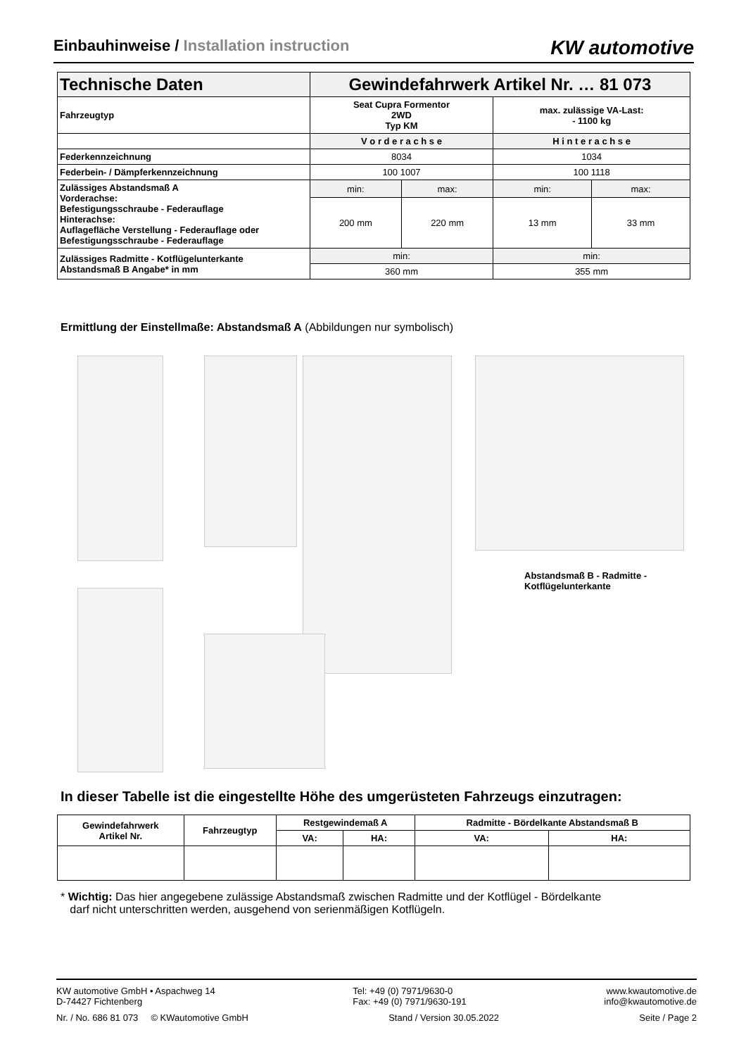Einbauhinweise / Installation instruction
KW automotive
| Technische Daten | Gewindefahrwerk Artikel Nr. … 81 073 | | | |
| Fahrzeugtyp | Seat Cupra Formentor 2WD Typ KM | | max. zulässige VA-Last: - 1100 kg | |
| | V o r d e r a c h s e | | H i n t e r a c h s e | |
| Federkennzeichnung | 8034 | | 1034 | |
| Federbein- / Dämpferkennzeichnung | 100 1007 | | 100 1118 | |
| Zulässiges Abstandsmaß A Vorderachse: Befestigungsschraube - Federauflage Hinterachse: Auflagefläche Verstellung - Federauflage oder Befestigungsschraube - Federauflage | min: | max: | min: | max: |
| | 200 mm | 220 mm | 13 mm | 33 mm |
| Zulässiges Radmitte - Kotflügelunterkante Abstandsmaß B Angabe* in mm | min: | | min: | |
| | 360 mm | | 355 mm | |
Ermittlung der Einstellmaße: Abstandsmaß A (Abbildungen nur symbolisch)
Abstandsmaß B - Radmitte -
Kotflügelunterkante
In dieser Tabelle ist die eingestellte Höhe des umgerüsteten Fahrzeugs einzutragen:
| Gewindefahrwerk Artikel Nr. | Fahrzeugtyp | Restgewindemaß A | | Radmitte - Bördelkante Abstandsmaß B | |
| --- | --- | --- | --- | --- | --- |
| | | VA: | HA: | VA: | HA: |
* Wichtig: Das hier angegebene zulässige Abstandsmaß zwischen Radmitte und der Kotflügel - Bördelkante
darf nicht unterschritten werden, ausgehend von serienmäßigen Kotflügeln.
KW automotive GmbH • Aspachweg 14
D-74427 Fichtenberg
Tel: +49 (0) 7971/9630-0
Fax: +49 (0) 7971/9630-191
www.kwautomotive.de
info@kwautomotive.de
Nr. / No. 686 81 073 © KWautomotive GmbH
Stand / Version 30.05.2022 Seite / Page 2